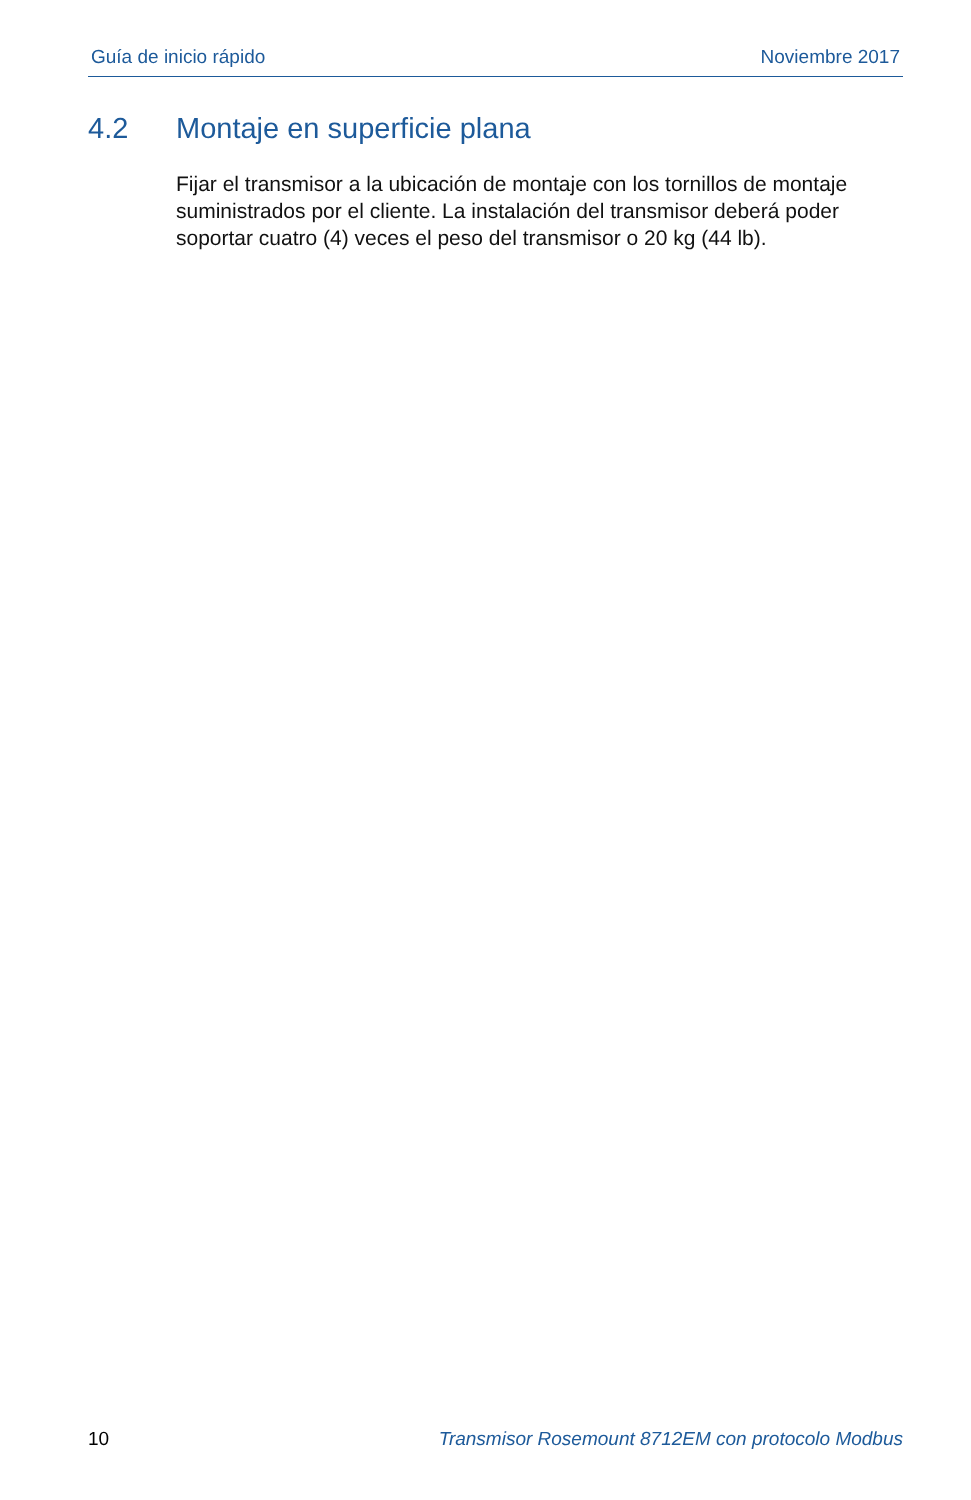Guía de inicio rápido Noviembre 2017
4.2 Montaje en superficie plana
Fijar el transmisor a la ubicación de montaje con los tornillos de montaje suministrados por el cliente. La instalación del transmisor deberá poder soportar cuatro (4) veces el peso del transmisor o 20 kg (44 lb).
10 Transmisor Rosemount 8712EM con protocolo Modbus